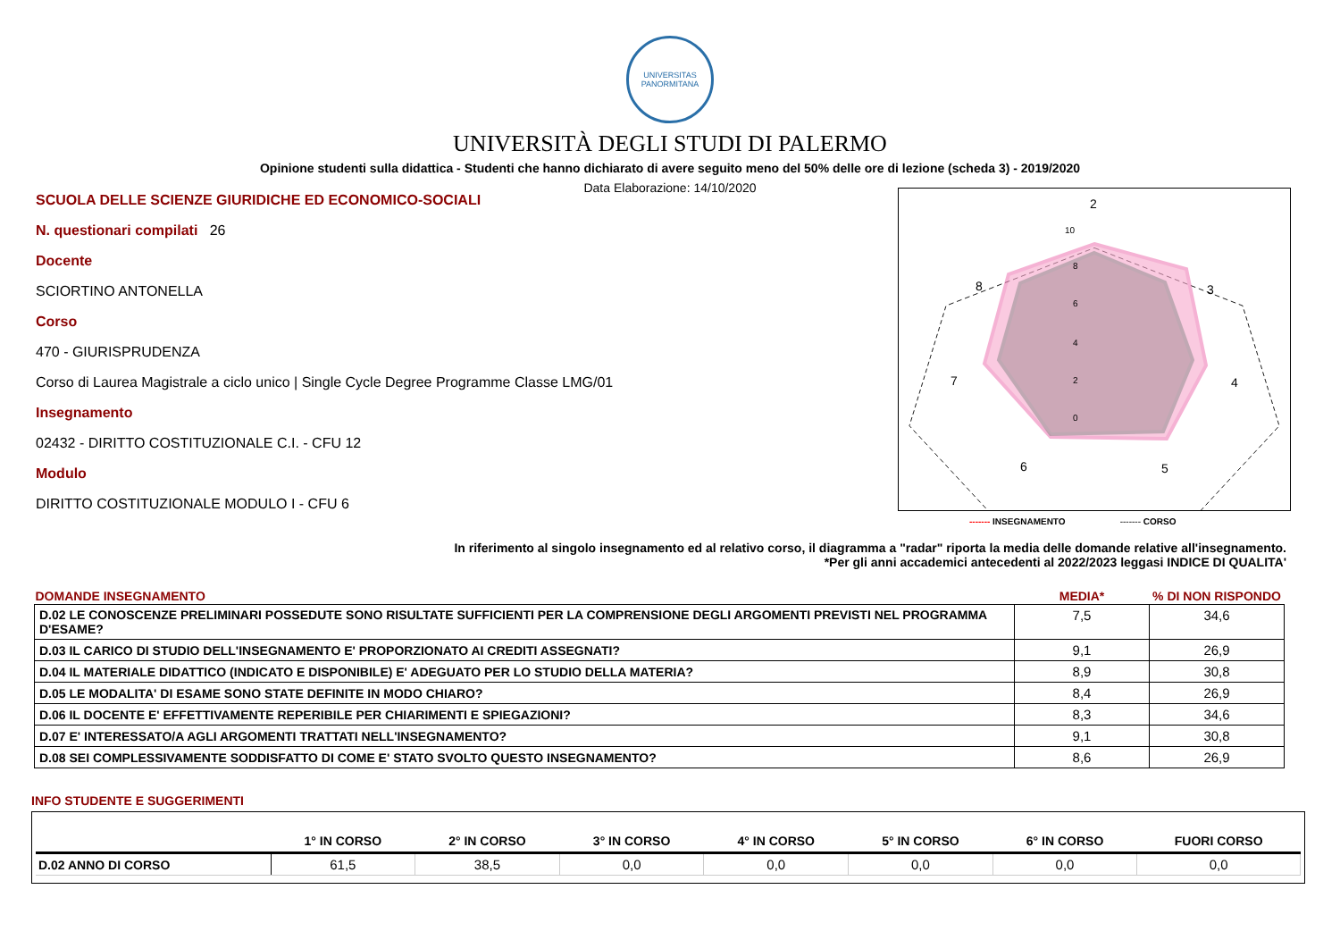UNIVERSITAS
PANORMITANA
UNIVERSITÀ DEGLI STUDI DI PALERMO
Opinione studenti sulla didattica - Studenti che hanno dichiarato di avere seguito meno del 50% delle ore di lezione (scheda 3) - 2019/2020
Data Elaborazione: 14/10/2020
SCUOLA DELLE SCIENZE GIURIDICHE ED ECONOMICO-SOCIALI
N. questionari compilati 26
Docente
SCIORTINO ANTONELLA
Corso
470 - GIURISPRUDENZA
Corso di Laurea Magistrale a ciclo unico | Single Cycle Degree Programme Classe LMG/01
Insegnamento
02432 - DIRITTO COSTITUZIONALE C.I. - CFU 12
Modulo
DIRITTO COSTITUZIONALE MODULO I - CFU 6
2
3
4
5
6
7
8
10
8
6
4
2
0
------- INSEGNAMENTO ------- CORSO
In riferimento al singolo insegnamento ed al relativo corso, il diagramma a "radar" riporta la media delle domande relative all'insegnamento.
*Per gli anni accademici antecedenti al 2022/2023 leggasi INDICE DI QUALITA'
| DOMANDE INSEGNAMENTO | MEDIA* | % DI NON RISPONDO |
| --- | --- | --- |
| D.02 LE CONOSCENZE PRELIMINARI POSSEDUTE SONO RISULTATE SUFFICIENTI PER LA COMPRENSIONE DEGLI ARGOMENTI PREVISTI NEL PROGRAMMA D'ESAME? | 7,5 | 34,6 |
| D.03 IL CARICO DI STUDIO DELL'INSEGNAMENTO E' PROPORZIONATO AI CREDITI ASSEGNATI? | 9,1 | 26,9 |
| D.04 IL MATERIALE DIDATTICO (INDICATO E DISPONIBILE) E' ADEGUATO PER LO STUDIO DELLA MATERIA? | 8,9 | 30,8 |
| D.05 LE MODALITA' DI ESAME SONO STATE DEFINITE IN MODO CHIARO? | 8,4 | 26,9 |
| D.06 IL DOCENTE E' EFFETTIVAMENTE REPERIBILE PER CHIARIMENTI E SPIEGAZIONI? | 8,3 | 34,6 |
| D.07 E' INTERESSATO/A AGLI ARGOMENTI TRATTATI NELL'INSEGNAMENTO? | 9,1 | 30,8 |
| D.08 SEI COMPLESSIVAMENTE SODDISFATTO DI COME E' STATO SVOLTO QUESTO INSEGNAMENTO? | 8,6 | 26,9 |
INFO STUDENTE E SUGGERIMENTI
| | 1° IN CORSO | 2° IN CORSO | 3° IN CORSO | 4° IN CORSO | 5° IN CORSO | 6° IN CORSO | FUORI CORSO |
| --- | --- | --- | --- | --- | --- | --- | --- |
| D.02 ANNO DI CORSO | 61,5 | 38,5 | 0,0 | 0,0 | 0,0 | 0,0 | 0,0 |